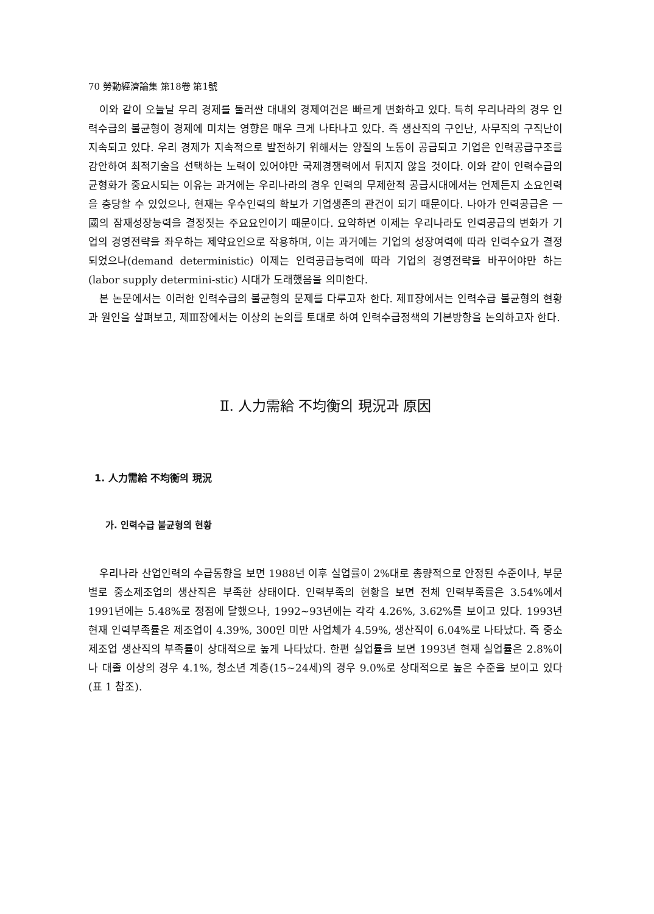70 勞動經濟論集 第18卷 第1號
이와 같이 오늘날 우리 경제를 둘러싼 대내외 경제여건은 빠르게 변화하고 있다. 특히 우리나라의 경우 인력수급의 불균형이 경제에 미치는 영향은 매우 크게 나타나고 있다. 즉 생산직의 구인난, 사무직의 구직난이 지속되고 있다. 우리 경제가 지속적으로 발전하기 위해서는 양질의 노동이 공급되고 기업은 인력공급구조를 감안하여 최적기술을 선택하는 노력이 있어야만 국제경쟁력에서 뒤지지 않을 것이다. 이와 같이 인력수급의 균형화가 중요시되는 이유는 과거에는 우리나라의 경우 인력의 무제한적 공급시대에서는 언제든지 소요인력을 충당할 수 있었으나, 현재는 우수인력의 확보가 기업생존의 관건이 되기 때문이다. 나아가 인력공급은 一國의 잠재성장능력을 결정짓는 주요요인이기 때문이다. 요약하면 이제는 우리나라도 인력공급의 변화가 기업의 경영전략을 좌우하는 제약요인으로 작용하며, 이는 과거에는 기업의 성장여력에 따라 인력수요가 결정되었으나(demand deterministic) 이제는 인력공급능력에 따라 기업의 경영전략을 바꾸어야만 하는(labor supply determini-stic) 시대가 도래했음을 의미한다.
본 논문에서는 이러한 인력수급의 불균형의 문제를 다루고자 한다. 제Ⅱ장에서는 인력수급 불균형의 현황과 원인을 살펴보고, 제Ⅲ장에서는 이상의 논의를 토대로 하여 인력수급정책의 기본방향을 논의하고자 한다.
Ⅱ. 人力需給 不均衡의 現況과 原因
1. 人力需給 不均衡의 現況
가. 인력수급 불균형의 현황
우리나라 산업인력의 수급동향을 보면 1988년 이후 실업률이 2%대로 총량적으로 안정된 수준이나, 부문별로 중소제조업의 생산직은 부족한 상태이다. 인력부족의 현황을 보면 전체 인력부족률은 3.54%에서 1991년에는 5.48%로 정점에 달했으나, 1992~93년에는 각각 4.26%, 3.62%를 보이고 있다. 1993년 현재 인력부족률은 제조업이 4.39%, 300인 미만 사업체가 4.59%, 생산직이 6.04%로 나타났다. 즉 중소제조업 생산직의 부족률이 상대적으로 높게 나타났다. 한편 실업률을 보면 1993년 현재 실업률은 2.8%이나 대졸 이상의 경우 4.1%, 청소년 계층(15~24세)의 경우 9.0%로 상대적으로 높은 수준을 보이고 있다(표 1 참조).